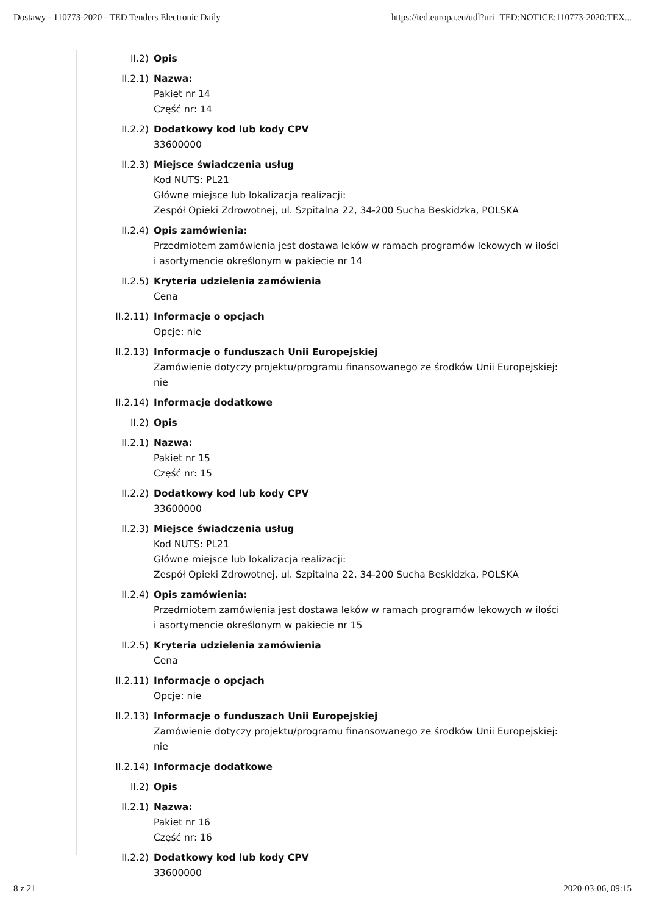Dostawy - 110773-2020 - TED Tenders Electronic Daily https://ted.europa.eu/udl?uri=TED:NOTICE:110773-2020:TEX...
II.2) Opis
II.2.1) Nazwa:
Pakiet nr 14
Część nr: 14
II.2.2) Dodatkowy kod lub kody CPV
33600000
II.2.3) Miejsce świadczenia usług
Kod NUTS: PL21
Główne miejsce lub lokalizacja realizacji:
Zespół Opieki Zdrowotnej, ul. Szpitalna 22, 34-200 Sucha Beskidzka, POLSKA
II.2.4) Opis zamówienia:
Przedmiotem zamówienia jest dostawa leków w ramach programów lekowych w ilości i asortymencie określonym w pakiecie nr 14
II.2.5) Kryteria udzielenia zamówienia
Cena
II.2.11) Informacje o opcjach
Opcje: nie
II.2.13) Informacje o funduszach Unii Europejskiej
Zamówienie dotyczy projektu/programu finansowanego ze środków Unii Europejskiej: nie
II.2.14) Informacje dodatkowe
II.2) Opis
II.2.1) Nazwa:
Pakiet nr 15
Część nr: 15
II.2.2) Dodatkowy kod lub kody CPV
33600000
II.2.3) Miejsce świadczenia usług
Kod NUTS: PL21
Główne miejsce lub lokalizacja realizacji:
Zespół Opieki Zdrowotnej, ul. Szpitalna 22, 34-200 Sucha Beskidzka, POLSKA
II.2.4) Opis zamówienia:
Przedmiotem zamówienia jest dostawa leków w ramach programów lekowych w ilości i asortymencie określonym w pakiecie nr 15
II.2.5) Kryteria udzielenia zamówienia
Cena
II.2.11) Informacje o opcjach
Opcje: nie
II.2.13) Informacje o funduszach Unii Europejskiej
Zamówienie dotyczy projektu/programu finansowanego ze środków Unii Europejskiej: nie
II.2.14) Informacje dodatkowe
II.2) Opis
II.2.1) Nazwa:
Pakiet nr 16
Część nr: 16
II.2.2) Dodatkowy kod lub kody CPV
33600000
8 z 21 2020-03-06, 09:15